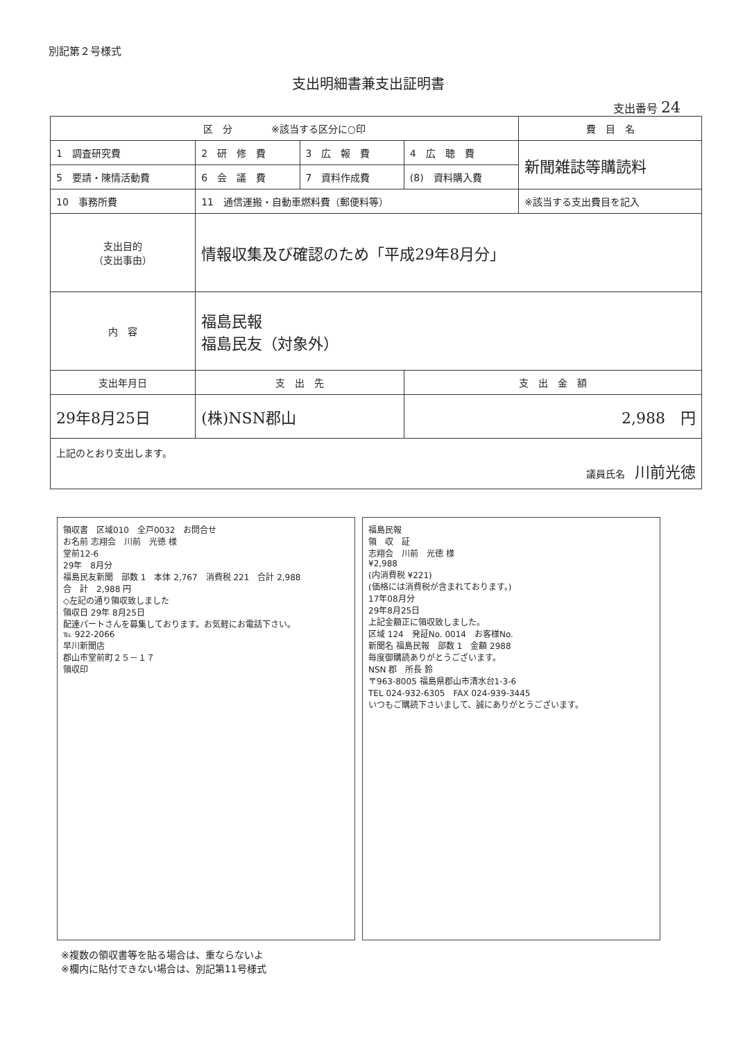別記第２号様式
支出明細書兼支出証明書
支出番号 24
| 区 分 ※該当する区分に○印 | | | | 費 目 名 |
| 1 調査研究費 | 2 研 修 費 | 3 広 報 費 | 4 広 聴 費 | 新聞雑誌等購読料 |
| 5 要請・陳情活動費 | 6 会 議 費 | 7 資料作成費 | (8) 資料購入費 | |
| 10 事務所費 | 11 通信運搬・自動車燃料費（郵便料等） | | | ※該当する支出費目を記入 |
| 支出目的 （支出事由） | 情報収集及び確認のため「平成29年8月分」 | | | |
| 内 容 | 福島民報 福島民友（対象外） | | | |
| 支出年月日 | 支 出 先 | | 支 出 金 額 | |
| 29年8月25日 | (株)NSN郡山 | | 2,988 円 | |
| 上記のとおり支出します。 議員氏名 川前光徳 | | | | |
領収書　区域010　全戸0032　お問合せ
お名前 志翔会　川前　光徳 様
堂前12-6
29年　8月分
福島民友新聞　部数 1　本体 2,767　消費税 221　合計 2,988
合　計　2,988 円
◇左記の通り領収致しました
領収日 29年 8月25日
配達パートさんを募集しております。お気軽にお電話下さい。
℡ 922-2066
早川新聞店
郡山市堂前町２５－１７
領収印
福島民報
領　収　証
志翔会　川前　光徳 様
¥2,988
(内消費税 ¥221)
(価格には消費税が含まれております。)
17年08月分
29年8月25日
上記金額正に領収致しました。
区域 124　発証No. 0014　お客様No.
新聞名 福島民報　部数 1　金額 2988
毎度御購読ありがとうございます。
NSN 郡　所長 鈴
〒963-8005 福島県郡山市清水台1-3-6
TEL 024-932-6305　FAX 024-939-3445
いつもご購読下さいまして、誠にありがとうございます。
※複数の領収書等を貼る場合は、重ならないよ
※欄内に貼付できない場合は、別記第11号様式